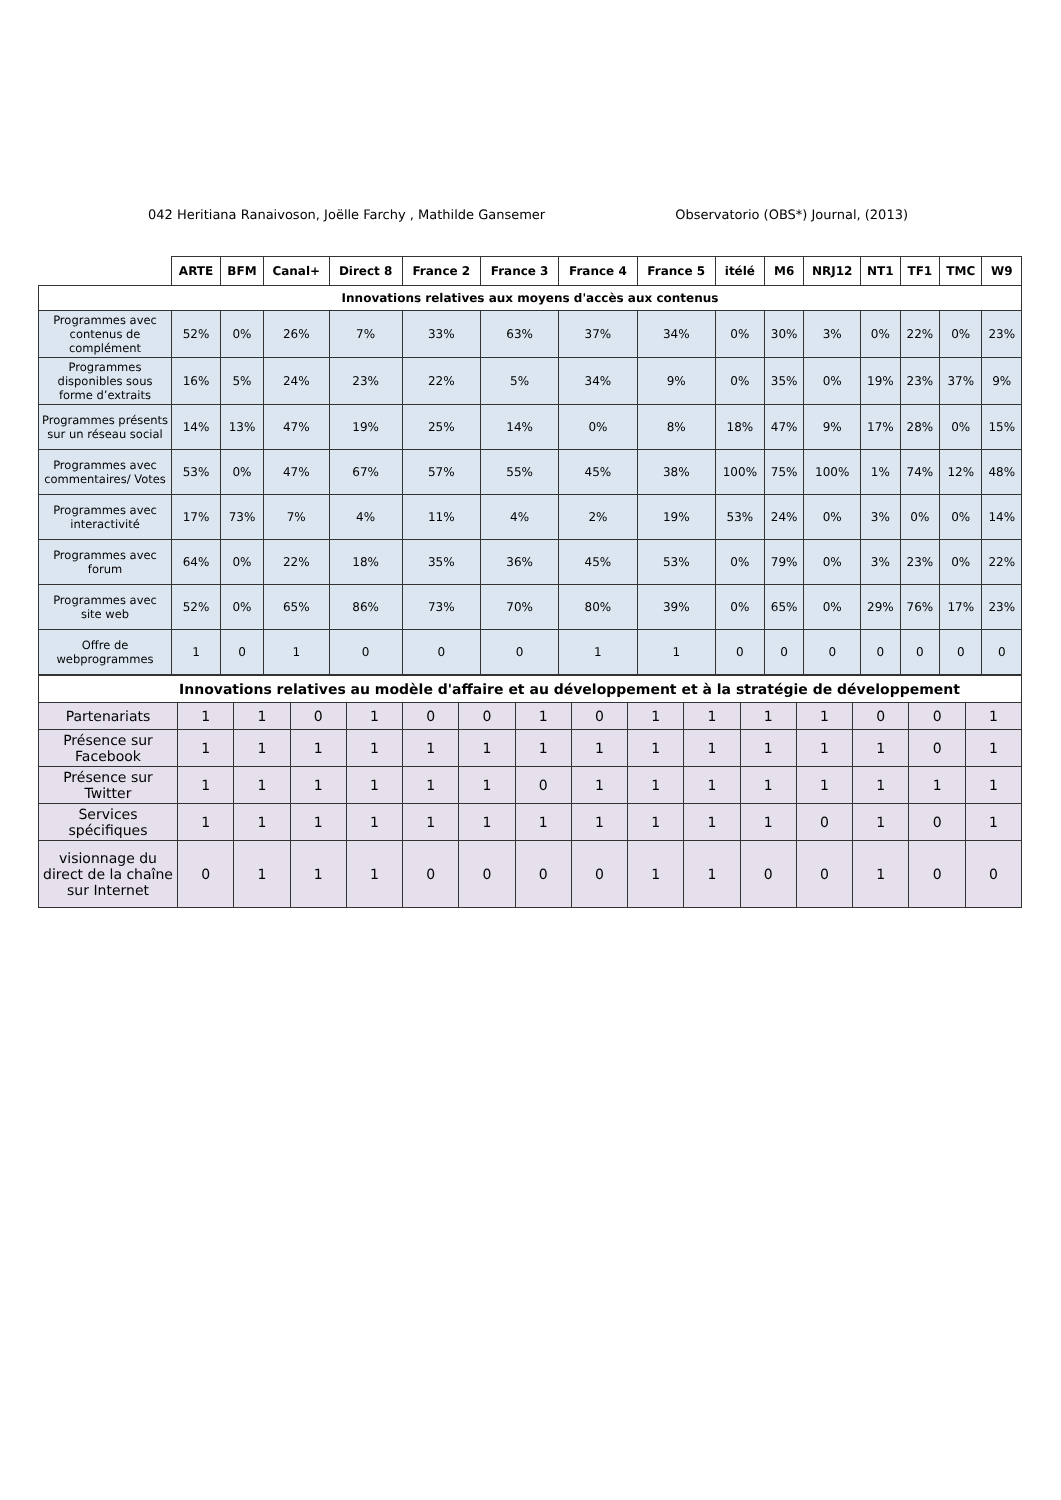042 Heritiana Ranaivoson, Joëlle Farchy , Mathilde Gansemer Observatorio (OBS*) Journal, (2013)
| | ARTE | BFM | Canal+ | Direct 8 | France 2 | France 3 | France 4 | France 5 | itélé | M6 | NRJ12 | NT1 | TF1 | TMC | W9 |
| --- | --- | --- | --- | --- | --- | --- | --- | --- | --- | --- | --- | --- | --- | --- | --- |
| Innovations relatives aux moyens d'accès aux contenus | | | | | | | | | | | | | | | |
| Programmes avec contenus de complément | 52% | 0% | 26% | 7% | 33% | 63% | 37% | 34% | 0% | 30% | 3% | 0% | 22% | 0% | 23% |
| Programmes disponibles sous forme d’extraits | 16% | 5% | 24% | 23% | 22% | 5% | 34% | 9% | 0% | 35% | 0% | 19% | 23% | 37% | 9% |
| Programmes présents sur un réseau social | 14% | 13% | 47% | 19% | 25% | 14% | 0% | 8% | 18% | 47% | 9% | 17% | 28% | 0% | 15% |
| Programmes avec commentaires/ Votes | 53% | 0% | 47% | 67% | 57% | 55% | 45% | 38% | 100% | 75% | 100% | 1% | 74% | 12% | 48% |
| Programmes avec interactivité | 17% | 73% | 7% | 4% | 11% | 4% | 2% | 19% | 53% | 24% | 0% | 3% | 0% | 0% | 14% |
| Programmes avec forum | 64% | 0% | 22% | 18% | 35% | 36% | 45% | 53% | 0% | 79% | 0% | 3% | 23% | 0% | 22% |
| Programmes avec site web | 52% | 0% | 65% | 86% | 73% | 70% | 80% | 39% | 0% | 65% | 0% | 29% | 76% | 17% | 23% |
| Offre de webprogrammes | 1 | 0 | 1 | 0 | 0 | 0 | 1 | 1 | 0 | 0 | 0 | 0 | 0 | 0 | 0 |
| Innovations relatives au modèle d'affaire et au développement et à la stratégie de développement | | | | | | | | | | | | | | | |
| Partenariats | 1 | 1 | 0 | 1 | 0 | 0 | 1 | 0 | 1 | 1 | 1 | 1 | 0 | 0 | 1 |
| Présence sur Facebook | 1 | 1 | 1 | 1 | 1 | 1 | 1 | 1 | 1 | 1 | 1 | 1 | 1 | 0 | 1 |
| Présence sur Twitter | 1 | 1 | 1 | 1 | 1 | 1 | 0 | 1 | 1 | 1 | 1 | 1 | 1 | 1 | 1 |
| Services spécifiques | 1 | 1 | 1 | 1 | 1 | 1 | 1 | 1 | 1 | 1 | 1 | 0 | 1 | 0 | 1 |
| visionnage du direct de la chaîne sur Internet | 0 | 1 | 1 | 1 | 0 | 0 | 0 | 0 | 1 | 1 | 0 | 0 | 1 | 0 | 0 |